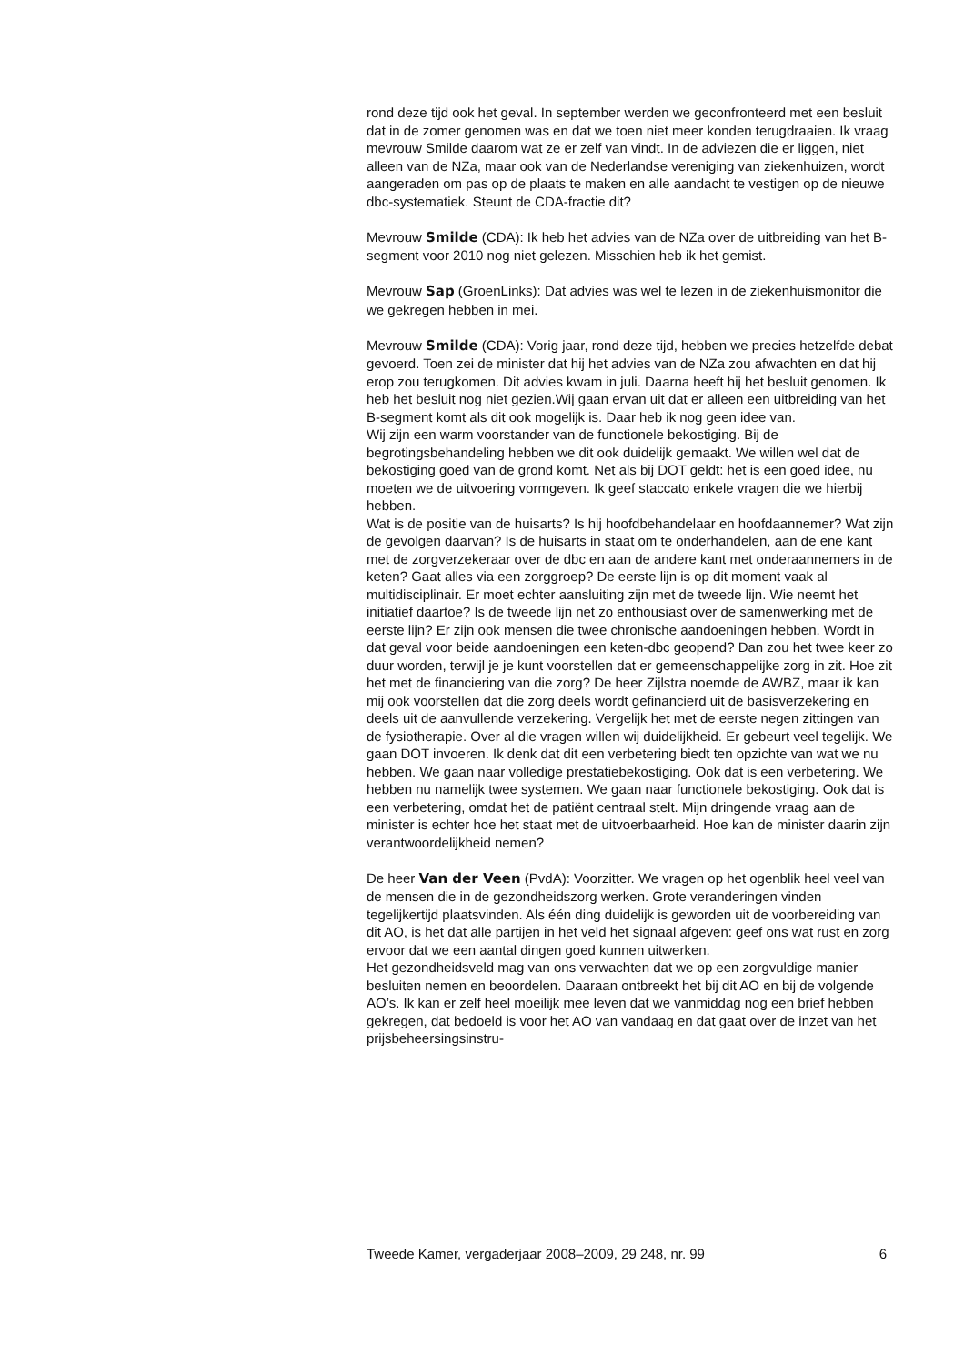rond deze tijd ook het geval. In september werden we geconfronteerd met een besluit dat in de zomer genomen was en dat we toen niet meer konden terugdraaien. Ik vraag mevrouw Smilde daarom wat ze er zelf van vindt. In de adviezen die er liggen, niet alleen van de NZa, maar ook van de Nederlandse vereniging van ziekenhuizen, wordt aangeraden om pas op de plaats te maken en alle aandacht te vestigen op de nieuwe dbc-systematiek. Steunt de CDA-fractie dit?
Mevrouw Smilde (CDA): Ik heb het advies van de NZa over de uitbreiding van het B-segment voor 2010 nog niet gelezen. Misschien heb ik het gemist.
Mevrouw Sap (GroenLinks): Dat advies was wel te lezen in de ziekenhuismonitor die we gekregen hebben in mei.
Mevrouw Smilde (CDA): Vorig jaar, rond deze tijd, hebben we precies hetzelfde debat gevoerd. Toen zei de minister dat hij het advies van de NZa zou afwachten en dat hij erop zou terugkomen. Dit advies kwam in juli. Daarna heeft hij het besluit genomen. Ik heb het besluit nog niet gezien.Wij gaan ervan uit dat er alleen een uitbreiding van het B-segment komt als dit ook mogelijk is. Daar heb ik nog geen idee van.
Wij zijn een warm voorstander van de functionele bekostiging. Bij de begrotingsbehandeling hebben we dit ook duidelijk gemaakt. We willen wel dat de bekostiging goed van de grond komt. Net als bij DOT geldt: het is een goed idee, nu moeten we de uitvoering vormgeven. Ik geef staccato enkele vragen die we hierbij hebben.
Wat is de positie van de huisarts? Is hij hoofdbehandelaar en hoofdaannemer? Wat zijn de gevolgen daarvan? Is de huisarts in staat om te onderhandelen, aan de ene kant met de zorgverzekeraar over de dbc en aan de andere kant met onderaannemers in de keten? Gaat alles via een zorggroep? De eerste lijn is op dit moment vaak al multidisciplinair. Er moet echter aansluiting zijn met de tweede lijn. Wie neemt het initiatief daartoe? Is de tweede lijn net zo enthousiast over de samenwerking met de eerste lijn? Er zijn ook mensen die twee chronische aandoeningen hebben. Wordt in dat geval voor beide aandoeningen een keten-dbc geopend? Dan zou het twee keer zo duur worden, terwijl je je kunt voorstellen dat er gemeenschappelijke zorg in zit. Hoe zit het met de financiering van die zorg? De heer Zijlstra noemde de AWBZ, maar ik kan mij ook voorstellen dat die zorg deels wordt gefinancierd uit de basisverzekering en deels uit de aanvullende verzekering. Vergelijk het met de eerste negen zittingen van de fysiotherapie. Over al die vragen willen wij duidelijkheid. Er gebeurt veel tegelijk. We gaan DOT invoeren. Ik denk dat dit een verbetering biedt ten opzichte van wat we nu hebben. We gaan naar volledige prestatiebekostiging. Ook dat is een verbetering. We hebben nu namelijk twee systemen. We gaan naar functionele bekostiging. Ook dat is een verbetering, omdat het de patiënt centraal stelt. Mijn dringende vraag aan de minister is echter hoe het staat met de uitvoerbaarheid. Hoe kan de minister daarin zijn verantwoordelijkheid nemen?
De heer Van der Veen (PvdA): Voorzitter. We vragen op het ogenblik heel veel van de mensen die in de gezondheidszorg werken. Grote veranderingen vinden tegelijkertijd plaatsvinden. Als één ding duidelijk is geworden uit de voorbereiding van dit AO, is het dat alle partijen in het veld het signaal afgeven: geef ons wat rust en zorg ervoor dat we een aantal dingen goed kunnen uitwerken.
Het gezondheidsveld mag van ons verwachten dat we op een zorgvuldige manier besluiten nemen en beoordelen. Daaraan ontbreekt het bij dit AO en bij de volgende AO’s. Ik kan er zelf heel moeilijk mee leven dat we vanmiddag nog een brief hebben gekregen, dat bedoeld is voor het AO van vandaag en dat gaat over de inzet van het prijsbeheersingsinstru-
Tweede Kamer, vergaderjaar 2008–2009, 29 248, nr. 99 6